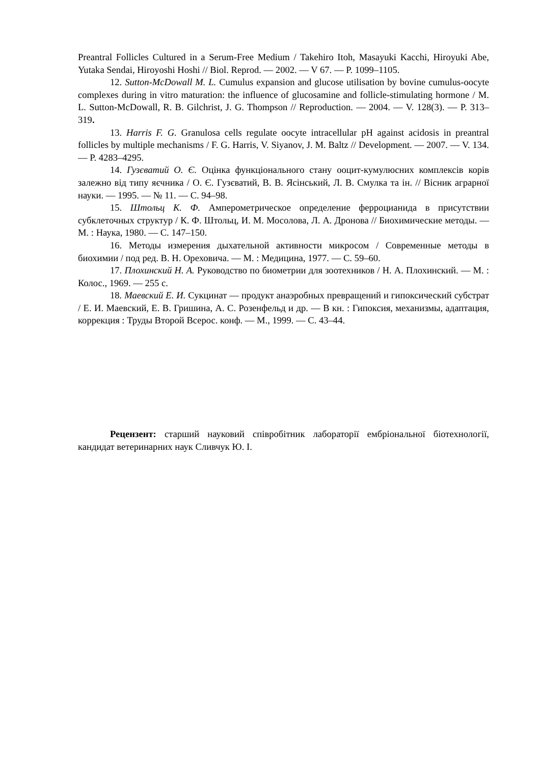Preantral Follicles Cultured in a Serum-Free Medium / Takehiro Itoh, Masayuki Kacchi, Hiroyuki Abe, Yutaka Sendai, Hiroyoshi Hoshi // Biol. Reprod. — 2002. — V 67. — P. 1099–1105.
12. Sutton-McDowall M. L. Cumulus expansion and glucose utilisation by bovine cumulus-oocyte complexes during in vitro maturation: the influence of glucosamine and follicle-stimulating hormone / M. L. Sutton-McDowall, R. B. Gilchrist, J. G. Thompson // Reproduction. — 2004. — V. 128(3). — P. 313–319.
13. Harris F. G. Granulosa cells regulate oocyte intracellular pH against acidosis in preantral follicles by multiple mechanisms / F. G. Harris, V. Siyanov, J. M. Baltz // Development. — 2007. — V. 134. — P. 4283–4295.
14. Гузєватий О. Є. Оцінка функціонального стану ооцит-кумулюсних комплексів корів залежно від типу яєчника / О. Є. Гузєватий, В. В. Ясінський, Л. В. Смулка та ін. // Вісник аграрної науки. — 1995. — № 11. — С. 94–98.
15. Штольц К. Ф. Амперометрическое определение ферроцианида в присутствии субклеточных структур / К. Ф. Штольц, И. М. Мосолова, Л. А. Дронова // Биохимические методы. — М. : Наука, 1980. — С. 147–150.
16. Методы измерения дыхательной активности микросом / Современные методы в биохимии / под ред. В. Н. Ореховича. — М. : Медицина, 1977. — С. 59–60.
17. Плохинский Н. А. Руководство по биометрии для зоотехников / Н. А. Плохинский. — М. : Колос., 1969. — 255 с.
18. Маевский Е. И. Сукцинат — продукт анаэробных превращений и гипоксический субстрат / Е. И. Маевский, Е. В. Гришина, А. С. Розенфельд и др. — В кн. : Гипоксия, механизмы, адаптация, коррекция : Труды Второй Всерос. конф. — М., 1999. — С. 43–44.
Рецензент: старший науковий співробітник лабораторії ембріональної біотехнології, кандидат ветеринарних наук Сливчук Ю. І.